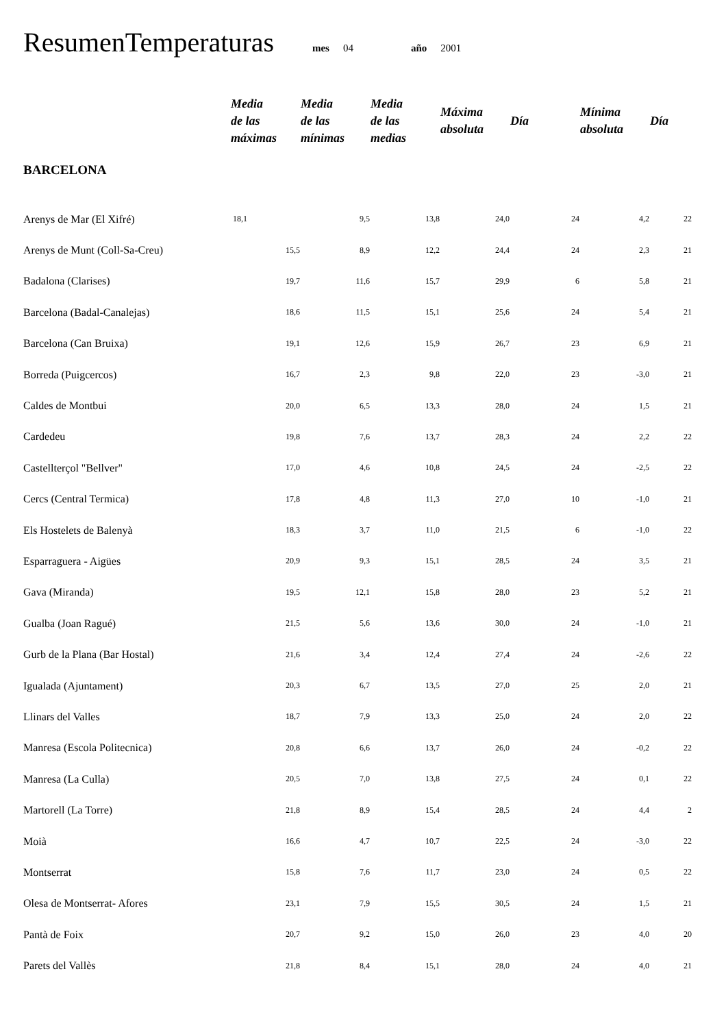ResumenTemperaturas mes 04 año 2001
| | Media de las máximas | Media de las mínimas | Media de las medias | Máxima absoluta | Día | Mínima absoluta | Día |
| --- | --- | --- | --- | --- | --- | --- | --- |
| BARCELONA | | | | | | | |
| Arenys de Mar (El Xifré) | 18,1 | 9,5 | 13,8 | 24,0 | 24 | 4,2 | 22 |
| Arenys de Munt (Coll-Sa-Creu) | 15,5 | 8,9 | 12,2 | 24,4 | 24 | 2,3 | 21 |
| Badalona (Clarises) | 19,7 | 11,6 | 15,7 | 29,9 | 6 | 5,8 | 21 |
| Barcelona (Badal-Canalejas) | 18,6 | 11,5 | 15,1 | 25,6 | 24 | 5,4 | 21 |
| Barcelona (Can Bruixa) | 19,1 | 12,6 | 15,9 | 26,7 | 23 | 6,9 | 21 |
| Borreda (Puigcercos) | 16,7 | 2,3 | 9,8 | 22,0 | 23 | -3,0 | 21 |
| Caldes de Montbui | 20,0 | 6,5 | 13,3 | 28,0 | 24 | 1,5 | 21 |
| Cardedeu | 19,8 | 7,6 | 13,7 | 28,3 | 24 | 2,2 | 22 |
| Castellterçol "Bellver" | 17,0 | 4,6 | 10,8 | 24,5 | 24 | -2,5 | 22 |
| Cercs (Central Termica) | 17,8 | 4,8 | 11,3 | 27,0 | 10 | -1,0 | 21 |
| Els Hostelets de Balenyà | 18,3 | 3,7 | 11,0 | 21,5 | 6 | -1,0 | 22 |
| Esparraguera - Aigües | 20,9 | 9,3 | 15,1 | 28,5 | 24 | 3,5 | 21 |
| Gava (Miranda) | 19,5 | 12,1 | 15,8 | 28,0 | 23 | 5,2 | 21 |
| Gualba (Joan Ragué) | 21,5 | 5,6 | 13,6 | 30,0 | 24 | -1,0 | 21 |
| Gurb de la Plana (Bar Hostal) | 21,6 | 3,4 | 12,4 | 27,4 | 24 | -2,6 | 22 |
| Igualada (Ajuntament) | 20,3 | 6,7 | 13,5 | 27,0 | 25 | 2,0 | 21 |
| Llinars del Valles | 18,7 | 7,9 | 13,3 | 25,0 | 24 | 2,0 | 22 |
| Manresa (Escola Politecnica) | 20,8 | 6,6 | 13,7 | 26,0 | 24 | -0,2 | 22 |
| Manresa (La Culla) | 20,5 | 7,0 | 13,8 | 27,5 | 24 | 0,1 | 22 |
| Martorell (La Torre) | 21,8 | 8,9 | 15,4 | 28,5 | 24 | 4,4 | 2 |
| Moià | 16,6 | 4,7 | 10,7 | 22,5 | 24 | -3,0 | 22 |
| Montserrat | 15,8 | 7,6 | 11,7 | 23,0 | 24 | 0,5 | 22 |
| Olesa de Montserrat- Afores | 23,1 | 7,9 | 15,5 | 30,5 | 24 | 1,5 | 21 |
| Pantà de Foix | 20,7 | 9,2 | 15,0 | 26,0 | 23 | 4,0 | 20 |
| Parets del Vallès | 21,8 | 8,4 | 15,1 | 28,0 | 24 | 4,0 | 21 |